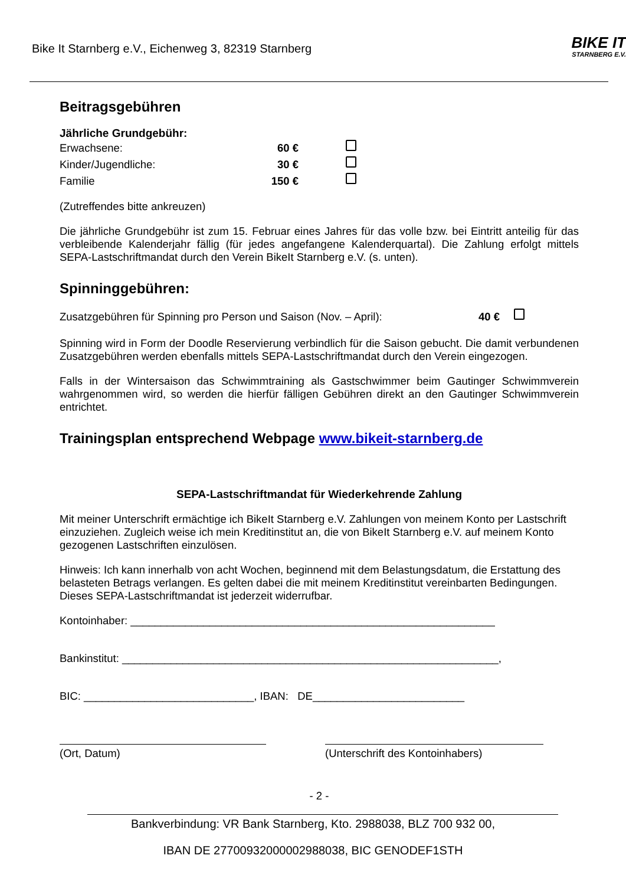Bike It Starnberg e.V., Eichenweg 3, 82319 Starnberg
BIKE IT
STARNBERG E.V.
Beitragsgebühren
Jährliche Grundgebühr:
Erwachsene: 60 €
Kinder/Jugendliche: 30 €
Familie 150 €
(Zutreffendes bitte ankreuzen)
Die jährliche Grundgebühr ist zum 15. Februar eines Jahres für das volle bzw. bei Eintritt anteilig für das verbleibende Kalenderjahr fällig (für jedes angefangene Kalenderquartal). Die Zahlung erfolgt mittels SEPA-Lastschriftmandat durch den Verein BikeIt Starnberg e.V. (s. unten).
Spinninggebühren:
Zusatzgebühren für Spinning pro Person und Saison (Nov. – April): 40 €
Spinning wird in Form der Doodle Reservierung verbindlich für die Saison gebucht. Die damit verbundenen Zusatzgebühren werden ebenfalls mittels SEPA-Lastschriftmandat durch den Verein eingezogen.
Falls in der Wintersaison das Schwimmtraining als Gastschwimmer beim Gautinger Schwimmverein wahrgenommen wird, so werden die hierfür fälligen Gebühren direkt an den Gautinger Schwimmverein entrichtet.
Trainingsplan entsprechend Webpage www.bikeit-starnberg.de
SEPA-Lastschriftmandat für Wiederkehrende Zahlung
Mit meiner Unterschrift ermächtige ich BikeIt Starnberg e.V. Zahlungen von meinem Konto per Lastschrift einzuziehen. Zugleich weise ich mein Kreditinstitut an, die von BikeIt Starnberg e.V. auf meinem Konto gezogenen Lastschriften einzulösen.
Hinweis: Ich kann innerhalb von acht Wochen, beginnend mit dem Belastungsdatum, die Erstattung des belasteten Betrags verlangen. Es gelten dabei die mit meinem Kreditinstitut vereinbarten Bedingungen. Dieses SEPA-Lastschriftmandat ist jederzeit widerrufbar.
Kontoinhaber: ____________________________________________________________
Bankinstitut: ______________________________________________________________,
BIC: ____________________________, IBAN: DE_________________________
(Ort, Datum) (Unterschrift des Kontoinhabers)
- 2 -
Bankverbindung: VR Bank Starnberg, Kto. 2988038, BLZ 700 932 00,
IBAN DE 27700932000002988038, BIC GENODEF1STH